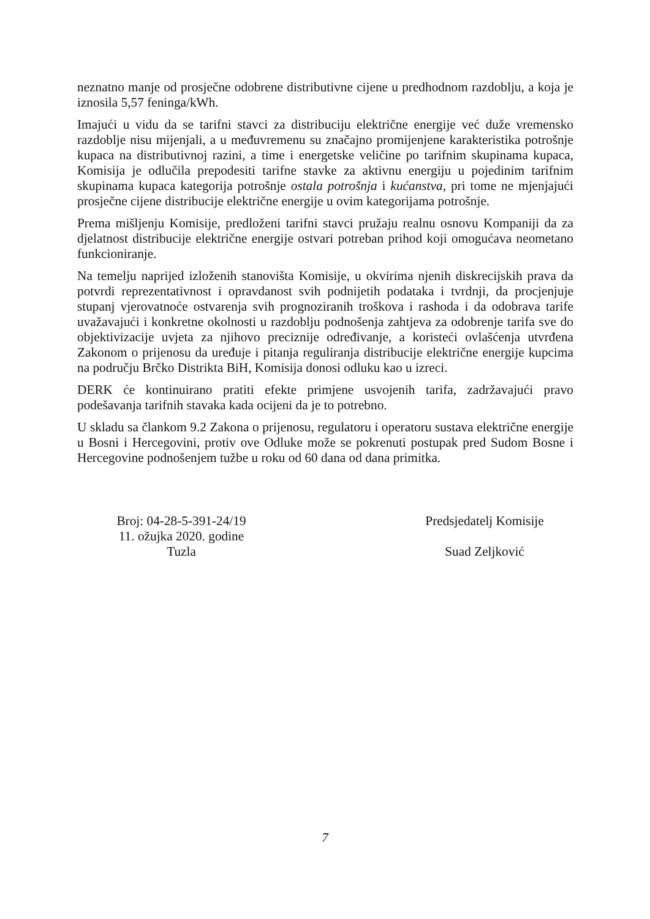neznatno manje od prosječne odobrene distributivne cijene u predhodnom razdoblju, a koja je iznosila 5,57 feninga/kWh.
Imajući u vidu da se tarifni stavci za distribuciju električne energije već duže vremensko razdoblje nisu mijenjali, a u međuvremenu su značajno promijenjene karakteristika potrošnje kupaca na distributivnoj razini, a time i energetske veličine po tarifnim skupinama kupaca, Komisija je odlučila prepodesiti tarifne stavke za aktivnu energiju u pojedinim tarifnim skupinama kupaca kategorija potrošnje ostala potrošnja i kućanstva, pri tome ne mjenjajući prosječne cijene distribucije električne energije u ovim kategorijama potrošnje.
Prema mišljenju Komisije, predloženi tarifni stavci pružaju realnu osnovu Kompaniji da za djelatnost distribucije električne energije ostvari potreban prihod koji omogućava neometano funkcioniranje.
Na temelju naprijed izloženih stanovišta Komisije, u okvirima njenih diskrecijskih prava da potvrdi reprezentativnost i opravdanost svih podnijetih podataka i tvrdnji, da procjenjuje stupanj vjerovatnoće ostvarenja svih prognoziranih troškova i rashoda i da odobrava tarife uvažavajući i konkretne okolnosti u razdoblju podnošenja zahtjeva za odobrenje tarifa sve do objektivizacije uvjeta za njihovo preciznije određivanje, a koristeći ovlašćenja utvrđena Zakonom o prijenosu da uređuje i pitanja reguliranja distribucije električne energije kupcima na području Brčko Distrikta BiH, Komisija donosi odluku kao u izreci.
DERK će kontinuirano pratiti efekte primjene usvojenih tarifa, zadržavajući pravo podešavanja tarifnih stavaka kada ocijeni da je to potrebno.
U skladu sa člankom 9.2 Zakona o prijenosu, regulatoru i operatoru sustava električne energije u Bosni i Hercegovini, protiv ove Odluke može se pokrenuti postupak pred Sudom Bosne i Hercegovine podnošenjem tužbe u roku od 60 dana od dana primitka.
Broj: 04-28-5-391-24/19
11. ožujka 2020. godine
Tuzla
Predsjedatelj Komisije
Suad Zeljković
7